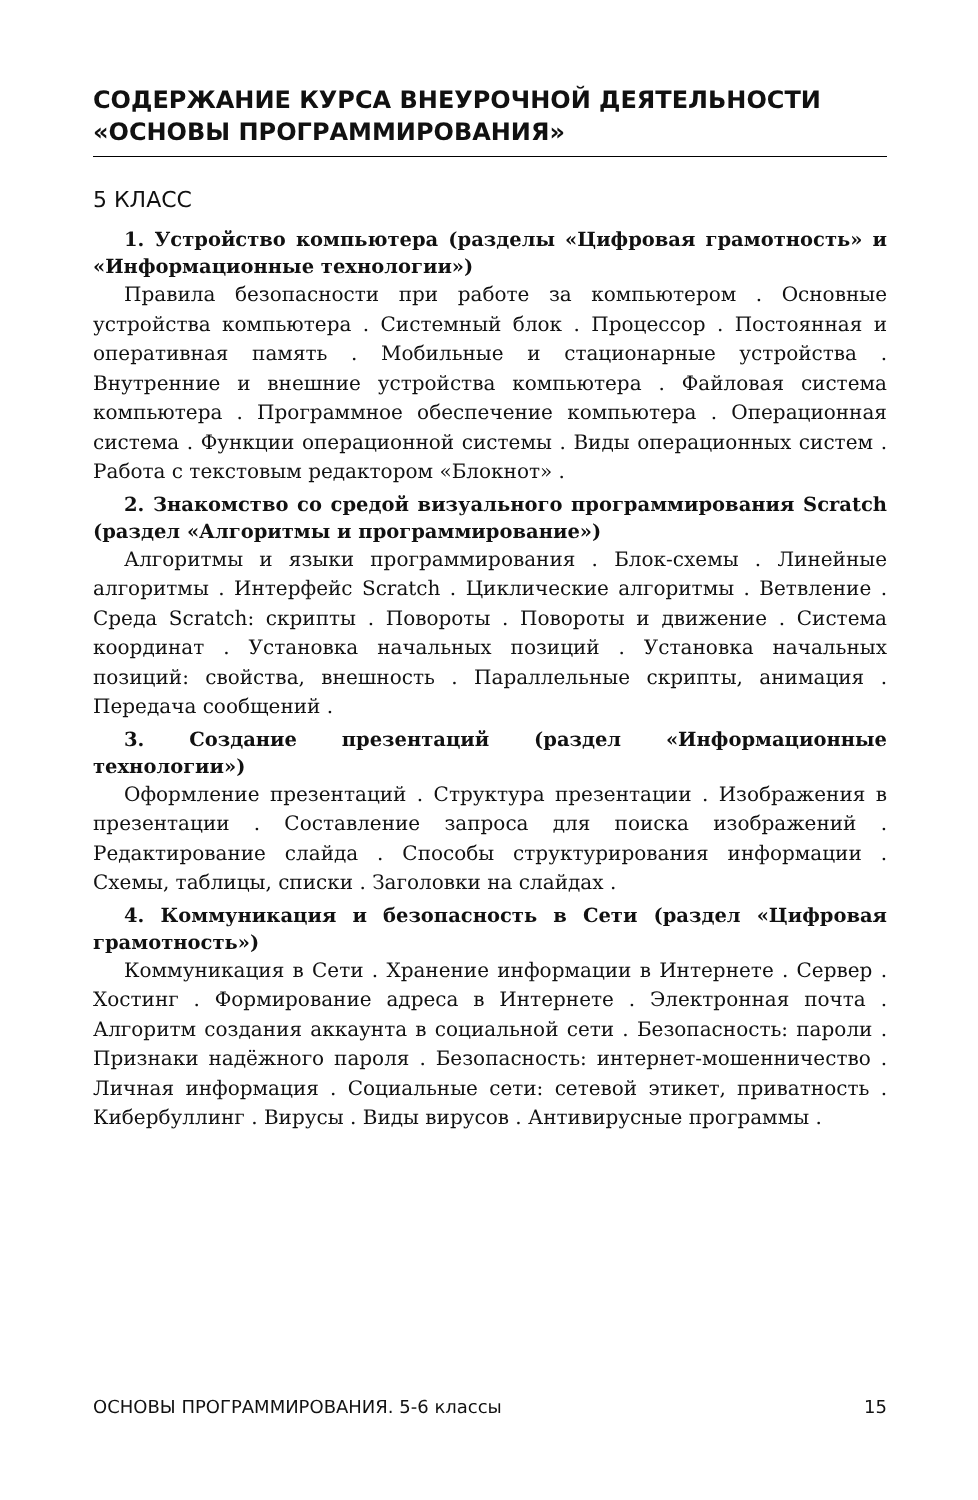СОДЕРЖАНИЕ КУРСА ВНЕУРОЧНОЙ ДЕЯТЕЛЬНОСТИ «ОСНОВЫ ПРОГРАММИРОВАНИЯ»
5 КЛАСС
1. Устройство компьютера (разделы «Цифровая грамотность» и «Информационные технологии»)
Правила безопасности при работе за компьютером . Основные устройства компьютера . Системный блок . Процессор . Постоянная и оперативная память . Мобильные и стационарные устройства . Внутренние и внешние устройства компьютера . Файловая система компьютера . Программное обеспечение компьютера . Операционная система . Функции операционной системы . Виды операционных систем . Работа с текстовым редактором «Блокнот» .
2. Знакомство со средой визуального программирования Scratch (раздел «Алгоритмы и программирование»)
Алгоритмы и языки программирования . Блок-схемы . Линейные алгоритмы . Интерфейс Scratch . Циклические алгоритмы . Ветвление . Среда Scratch: скрипты . Повороты . Повороты и движение . Система координат . Установка начальных позиций . Установка начальных позиций: свойства, внешность . Параллельные скрипты, анимация . Передача сообщений .
3. Создание презентаций (раздел «Информационные технологии»)
Оформление презентаций . Структура презентации . Изображения в презентации . Составление запроса для поиска изображений . Редактирование слайда . Способы структурирования информации . Схемы, таблицы, списки . Заголовки на слайдах .
4. Коммуникация и безопасность в Сети (раздел «Цифровая грамотность»)
Коммуникация в Сети . Хранение информации в Интернете . Сервер . Хостинг . Формирование адреса в Интернете . Электронная почта . Алгоритм создания аккаунта в социальной сети . Безопасность: пароли . Признаки надёжного пароля . Безопасность: интернет-мошенничество . Личная информация . Социальные сети: сетевой этикет, приватность . Кибербуллинг . Вирусы . Виды вирусов . Антивирусные программы .
ОСНОВЫ ПРОГРАММИРОВАНИЯ. 5-6 классы 15